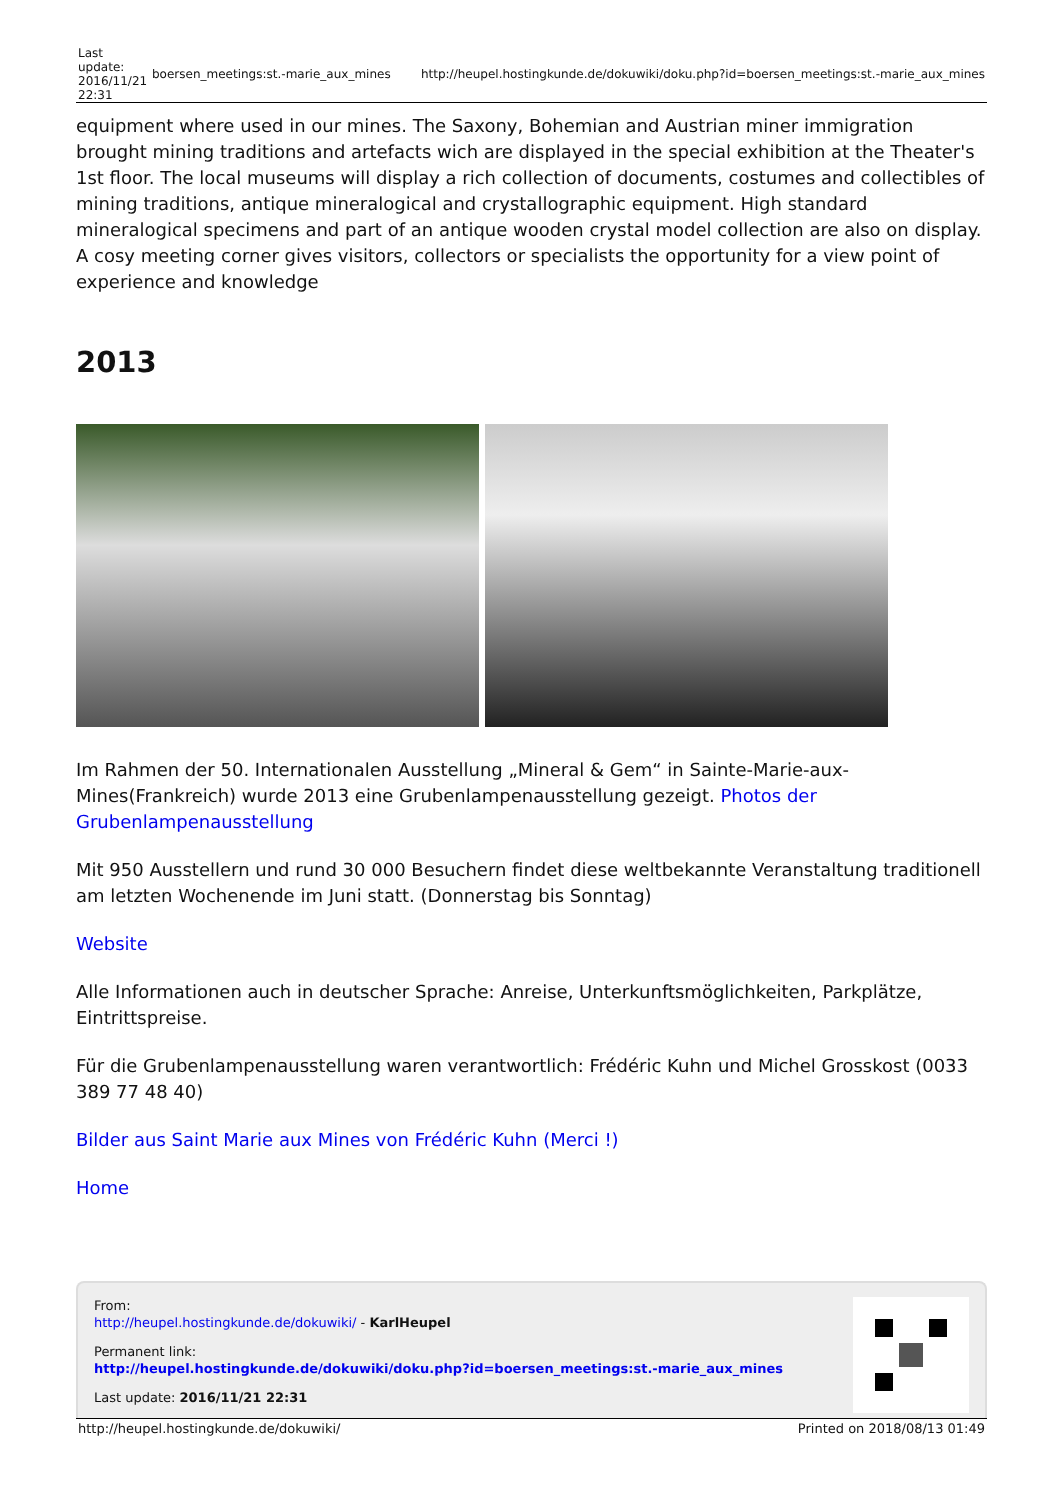| Last update: 2016/11/21 22:31 | boersen_meetings:st.-marie_aux_mines | http://heupel.hostingkunde.de/dokuwiki/doku.php?id=boersen_meetings:st.-marie_aux_mines |
equipment where used in our mines. The Saxony, Bohemian and Austrian miner immigration brought mining traditions and artefacts wich are displayed in the special exhibition at the Theater's 1st floor. The local museums will display a rich collection of documents, costumes and collectibles of mining traditions, antique mineralogical and crystallographic equipment. High standard mineralogical specimens and part of an antique wooden crystal model collection are also on display. A cosy meeting corner gives visitors, collectors or specialists the opportunity for a view point of experience and knowledge
2013
Im Rahmen der 50. Internationalen Ausstellung „Mineral & Gem“ in Sainte-Marie-aux-Mines(Frankreich) wurde 2013 eine Grubenlampenausstellung gezeigt. Photos der Grubenlampenausstellung
Mit 950 Ausstellern und rund 30 000 Besuchern findet diese weltbekannte Veranstaltung traditionell am letzten Wochenende im Juni statt. (Donnerstag bis Sonntag)
Website
Alle Informationen auch in deutscher Sprache: Anreise, Unterkunftsmöglichkeiten, Parkplätze, Eintrittspreise.
Für die Grubenlampenausstellung waren verantwortlich: Frédéric Kuhn und Michel Grosskost (0033 389 77 48 40)
Bilder aus Saint Marie aux Mines von Frédéric Kuhn (Merci !)
Home
From:
http://heupel.hostingkunde.de/dokuwiki/ - KarlHeupel
Permanent link:
http://heupel.hostingkunde.de/dokuwiki/doku.php?id=boersen_meetings:st.-marie_aux_mines
Last update: 2016/11/21 22:31
http://heupel.hostingkunde.de/dokuwiki/ Printed on 2018/08/13 01:49